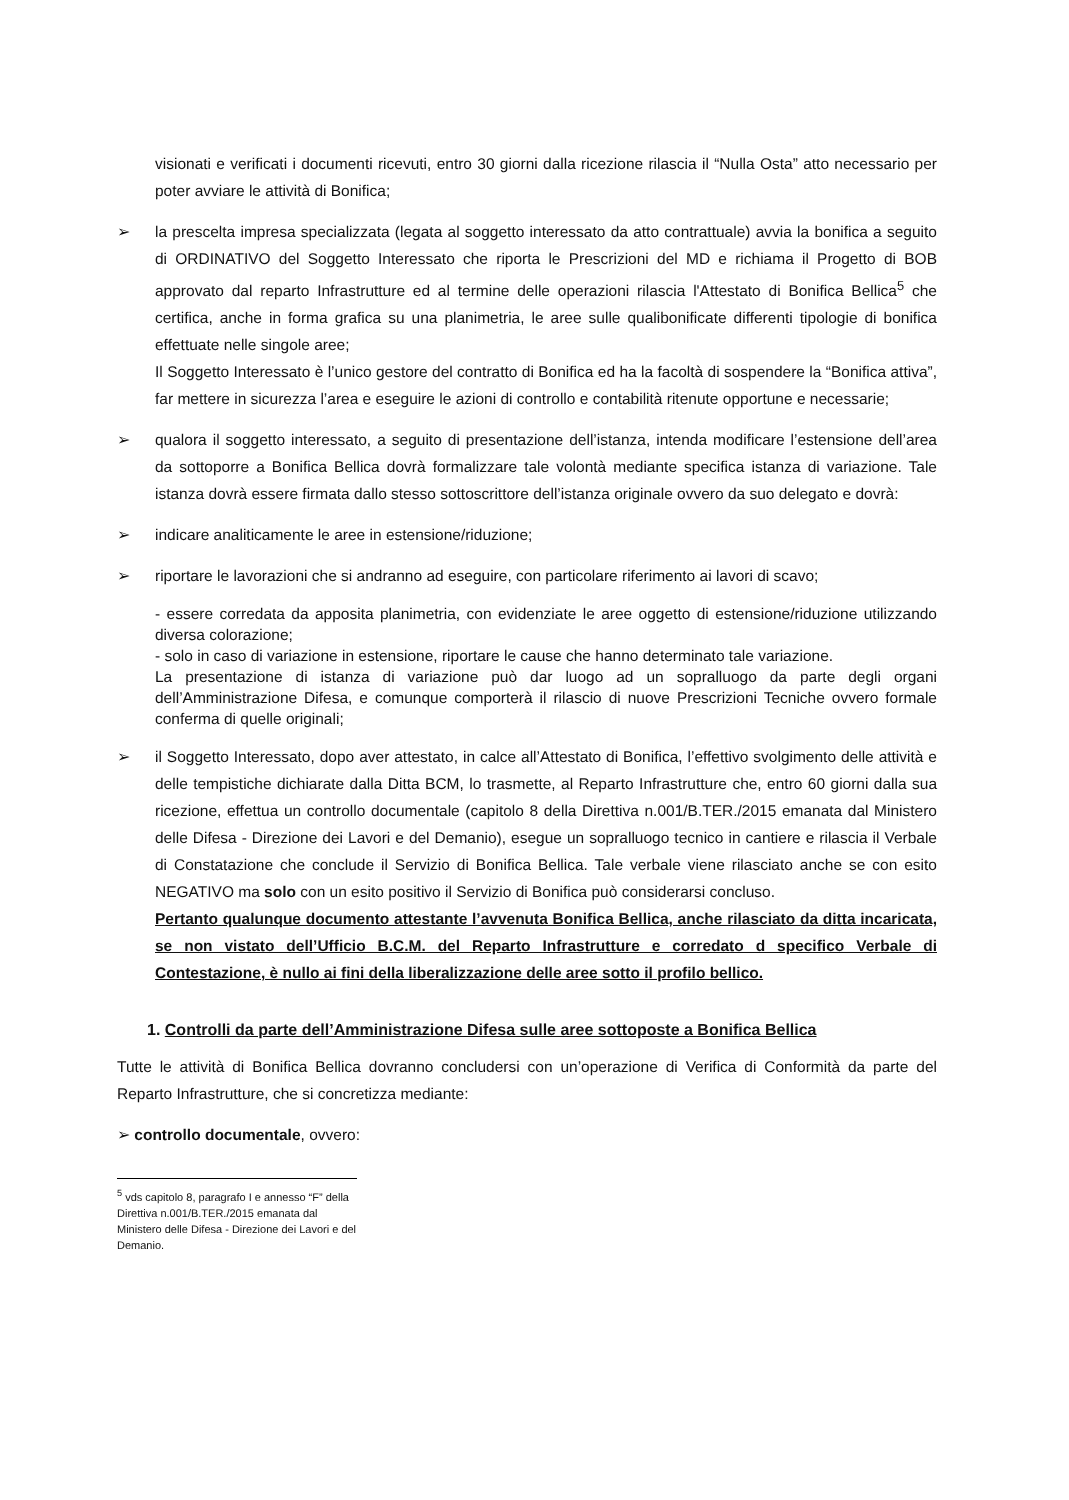visionati e verificati i documenti ricevuti, entro 30 giorni dalla ricezione rilascia il “Nulla Osta” atto necessario per poter avviare le attività di Bonifica;
➢ la prescelta impresa specializzata (legata al soggetto interessato da atto contrattuale) avvia la bonifica a seguito di ORDINATIVO del Soggetto Interessato che riporta le Prescrizioni del MD e richiama il Progetto di BOB approvato dal reparto Infrastrutture ed al termine delle operazioni rilascia l'Attestato di Bonifica Bellica<sup>5</sup> che certifica, anche in forma grafica su una planimetria, le aree sulle qualibonificate differenti tipologie di bonifica effettuate nelle singole aree;
Il Soggetto Interessato è l’unico gestore del contratto di Bonifica ed ha la facoltà di sospendere la “Bonifica attiva”, far mettere in sicurezza l’area e eseguire le azioni di controllo e contabilità ritenute opportune e necessarie;
➢ qualora il soggetto interessato, a seguito di presentazione dell’istanza, intenda modificare l’estensione dell’area da sottoporre a Bonifica Bellica dovrà formalizzare tale volontà mediante specifica istanza di variazione. Tale istanza dovrà essere firmata dallo stesso sottoscrittore dell’istanza originale ovvero da suo delegato e dovrà:
➢ indicare analiticamente le aree in estensione/riduzione;
➢ riportare le lavorazioni che si andranno ad eseguire, con particolare riferimento ai lavori di scavo;
- essere corredata da apposita planimetria, con evidenziate le aree oggetto di estensione/riduzione utilizzando diversa colorazione;
- solo in caso di variazione in estensione, riportare le cause che hanno determinato tale variazione.
La presentazione di istanza di variazione può dar luogo ad un sopralluogo da parte degli organi dell’Amministrazione Difesa, e comunque comporterà il rilascio di nuove Prescrizioni Tecniche ovvero formale conferma di quelle originali;
➢ il Soggetto Interessato, dopo aver attestato, in calce all’Attestato di Bonifica, l’effettivo svolgimento delle attività e delle tempistiche dichiarate dalla Ditta BCM, lo trasmette, al Reparto Infrastrutture che, entro 60 giorni dalla sua ricezione, effettua un controllo documentale (capitolo 8 della Direttiva n.001/B.TER./2015 emanata dal Ministero delle Difesa - Direzione dei Lavori e del Demanio), esegue un sopralluogo tecnico in cantiere e rilascia il Verbale di Constatazione che conclude il Servizio di Bonifica Bellica. Tale verbale viene rilasciato anche se con esito NEGATIVO ma solo con un esito positivo il Servizio di Bonifica può considerarsi concluso.
Pertanto qualunque documento attestante l’avvenuta Bonifica Bellica, anche rilasciato da ditta incaricata, se non vistato dell’Ufficio B.C.M. del Reparto Infrastrutture e corredato d specifico Verbale di Contestazione, è nullo ai fini della liberalizzazione delle aree sotto il profilo bellico.
1. Controlli da parte dell’Amministrazione Difesa sulle aree sottoposte a Bonifica Bellica
Tutte le attività di Bonifica Bellica dovranno concludersi con un’operazione di Verifica di Conformità da parte del Reparto Infrastrutture, che si concretizza mediante:
➢ controllo documentale, ovvero:
<sup>5</sup> vds capitolo 8, paragrafo I e annesso “F” della Direttiva n.001/B.TER./2015 emanata dal Ministero delle Difesa - Direzione dei Lavori e del Demanio.